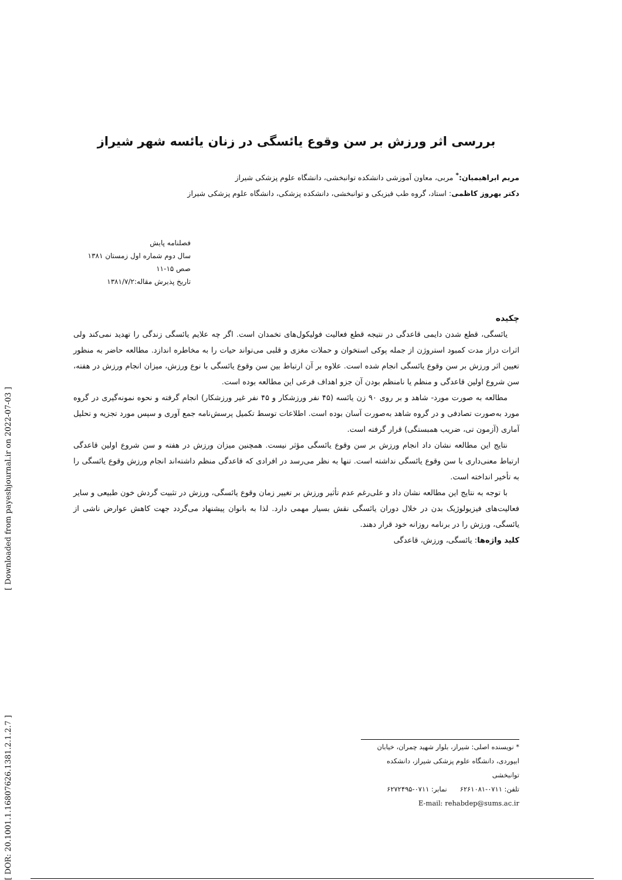[ DOR: 20.1001.1.16807626.1381.2.1.2.7 ] [ Downloaded from payeshjournal.ir on 2022-07-03 ]
بررسی اثر ورزش بر سن وقوع یائسگی در زنان یائسه شهر شیراز
مریم ابراهیمیان:<sup>*</sup> مربی، معاون آموزشی دانشکده توانبخشی، دانشگاه علوم پزشکی شیراز
دکتر بهروز کاظمی: استاد، گروه طب فیزیکی و توانبخشی، دانشکده پزشکی، دانشگاه علوم پزشکی شیراز
فصلنامه پایش
سال دوم شماره اول زمستان ۱۳۸۱ صص ۱۵-۱۱
تاریخ پذیرش مقاله:۱۳۸۱/۷/۲
چکیده
یائسگی، قطع شدن دایمی قاعدگی در نتیجه قطع فعالیت فولیکول‌های تخمدان است. اگر چه علایم یائسگی زندگی را تهدید نمی‌کند ولی اثرات دراز مدت کمبود استروژن از جمله پوکی استخوان و حملات مغزی و قلبی می‌تواند حیات را به مخاطره اندازد. مطالعه حاضر به منظور تعیین اثر ورزش بر سن وقوع یائسگی انجام شده است. علاوه بر آن ارتباط بین سن وقوع یائسگی با نوع ورزش، میزان انجام ورزش در هفته، سن شروع اولین قاعدگی و منظم یا نامنظم بودن آن جزو اهداف فرعی این مطالعه بوده است.
مطالعه به صورت مورد- شاهد و بر روی ۹۰ زن یائسه (۴۵ نفر ورزشکار و ۴۵ نفر غیر ورزشکار) انجام گرفته و نحوه نمونه‌گیری در گروه مورد به‌صورت تصادفی و در گروه شاهد به‌صورت آسان بوده است. اطلاعات توسط تکمیل پرسش‌نامه جمع آوری و سپس مورد تجزیه و تحلیل آماری (آزمون تی، ضریب همبستگی) قرار گرفته است.
نتایج این مطالعه نشان داد انجام ورزش بر سن وقوع یائسگی مؤثر نیست. همچنین میزان ورزش در هفته و سن شروع اولین قاعدگی ارتباط معنی‌داری با سن وقوع یائسگی نداشته است. تنها به نظر می‌رسد در افرادی که قاعدگی منظم داشته‌اند انجام ورزش وقوع یائسگی را به تأخیر انداخته است.
با توجه به نتایج این مطالعه نشان داد و علی‌رغم عدم تأثیر ورزش بر تغییر زمان وقوع یائسگی، ورزش در تثبیت گردش خون طبیعی و سایر فعالیت‌های فیزیولوژیک بدن در خلال دوران یائسگی نقش بسیار مهمی دارد. لذا به بانوان پیشنهاد می‌گردد جهت کاهش عوارض ناشی از یائسگی، ورزش را در برنامه روزانه خود قرار دهند.
کلید واژه‌ها: یائسگی، ورزش، قاعدگی
* نویسنده اصلی: شیراز، بلوار شهید چمران، خیابان ابیوردی، دانشگاه علوم پزشکی شیراز، دانشکده توانبخشی
تلفن: ۰۷۱۱-۶۲۶۱۰۸۱ نمابر: ۰۷۱۱-۶۲۷۲۴۹۵
E-mail: rehabdep@sums.ac.ir